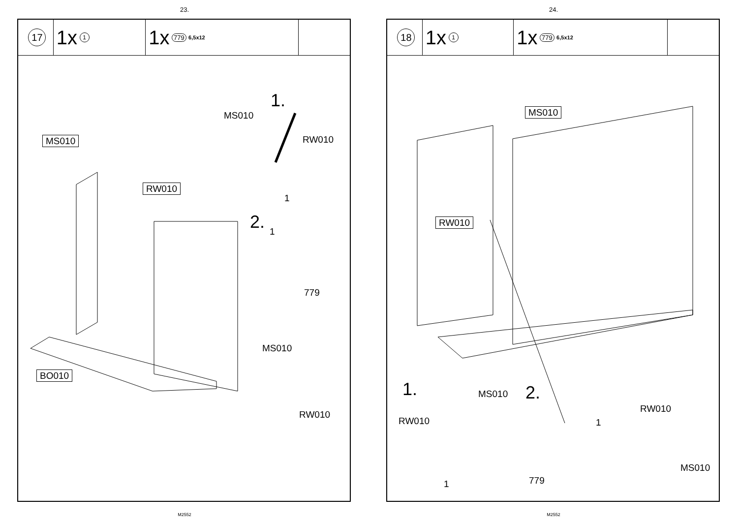23.
17
1x 1
1x 779 6,5x12
1.
MS010
MS010 RW010
RW010
1
2. 1
779
MS010
BO010
RW010
M2552
24.
18
1x 1
1x 779 6,5x12
MS010
RW010
1. MS010 2.
RW010
RW010 1
MS010
779 1
M2552